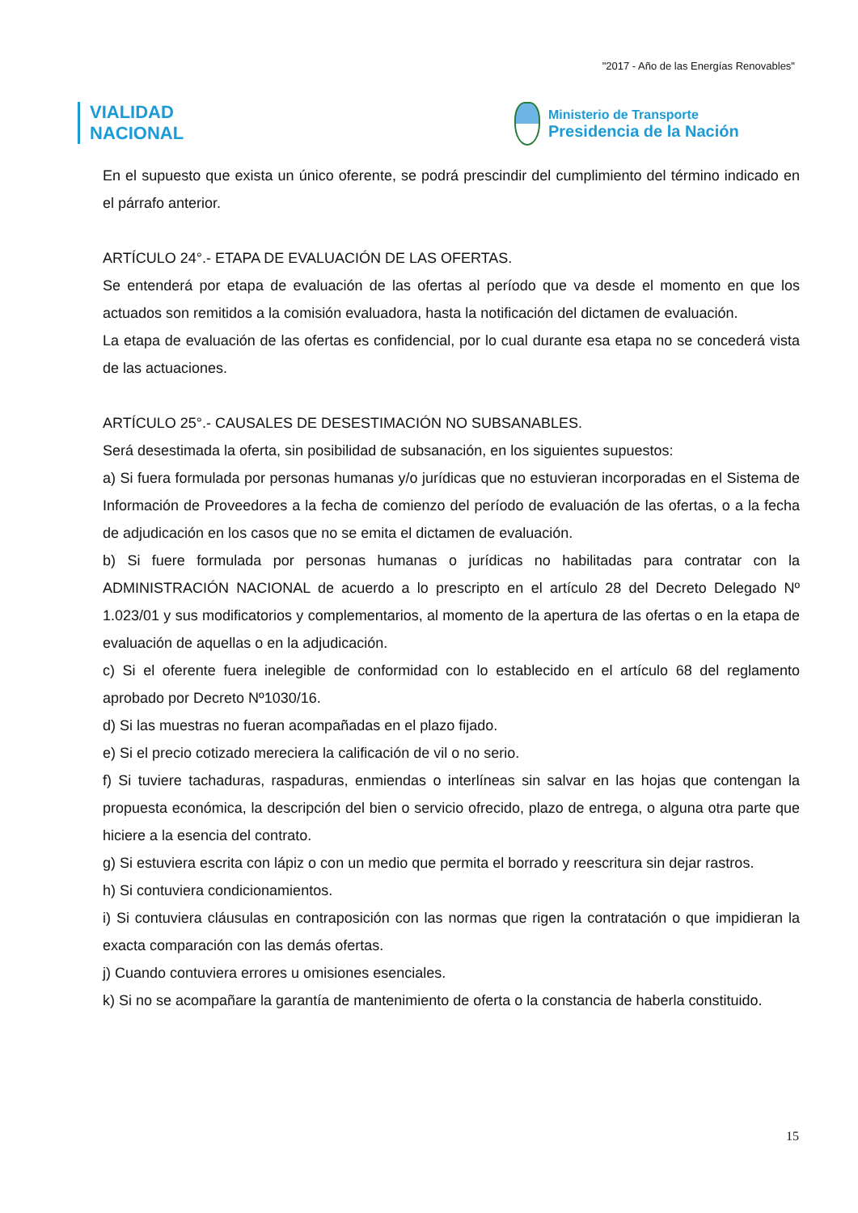"2017 - Año de las Energías Renovables"
VIALIDAD
NACIONAL
Ministerio de Transporte
Presidencia de la Nación
En el supuesto que exista un único oferente, se podrá prescindir del cumplimiento del término indicado en el párrafo anterior.
ARTÍCULO 24°.- ETAPA DE EVALUACIÓN DE LAS OFERTAS.
Se entenderá por etapa de evaluación de las ofertas al período que va desde el momento en que los actuados son remitidos a la comisión evaluadora, hasta la notificación del dictamen de evaluación.
La etapa de evaluación de las ofertas es confidencial, por lo cual durante esa etapa no se concederá vista de las actuaciones.
ARTÍCULO 25°.- CAUSALES DE DESESTIMACIÓN NO SUBSANABLES.
Será desestimada la oferta, sin posibilidad de subsanación, en los siguientes supuestos:
a) Si fuera formulada por personas humanas y/o jurídicas que no estuvieran incorporadas en el Sistema de Información de Proveedores a la fecha de comienzo del período de evaluación de las ofertas, o a la fecha de adjudicación en los casos que no se emita el dictamen de evaluación.
b) Si fuere formulada por personas humanas o jurídicas no habilitadas para contratar con la ADMINISTRACIÓN NACIONAL de acuerdo a lo prescripto en el artículo 28 del Decreto Delegado Nº 1.023/01 y sus modificatorios y complementarios, al momento de la apertura de las ofertas o en la etapa de evaluación de aquellas o en la adjudicación.
c) Si el oferente fuera inelegible de conformidad con lo establecido en el artículo 68 del reglamento aprobado por Decreto Nº1030/16.
d) Si las muestras no fueran acompañadas en el plazo fijado.
e) Si el precio cotizado mereciera la calificación de vil o no serio.
f) Si tuviere tachaduras, raspaduras, enmiendas o interlíneas sin salvar en las hojas que contengan la propuesta económica, la descripción del bien o servicio ofrecido, plazo de entrega, o alguna otra parte que hiciere a la esencia del contrato.
g) Si estuviera escrita con lápiz o con un medio que permita el borrado y reescritura sin dejar rastros.
h) Si contuviera condicionamientos.
i) Si contuviera cláusulas en contraposición con las normas que rigen la contratación o que impidieran la exacta comparación con las demás ofertas.
j) Cuando contuviera errores u omisiones esenciales.
k) Si no se acompañare la garantía de mantenimiento de oferta o la constancia de haberla constituido.
15